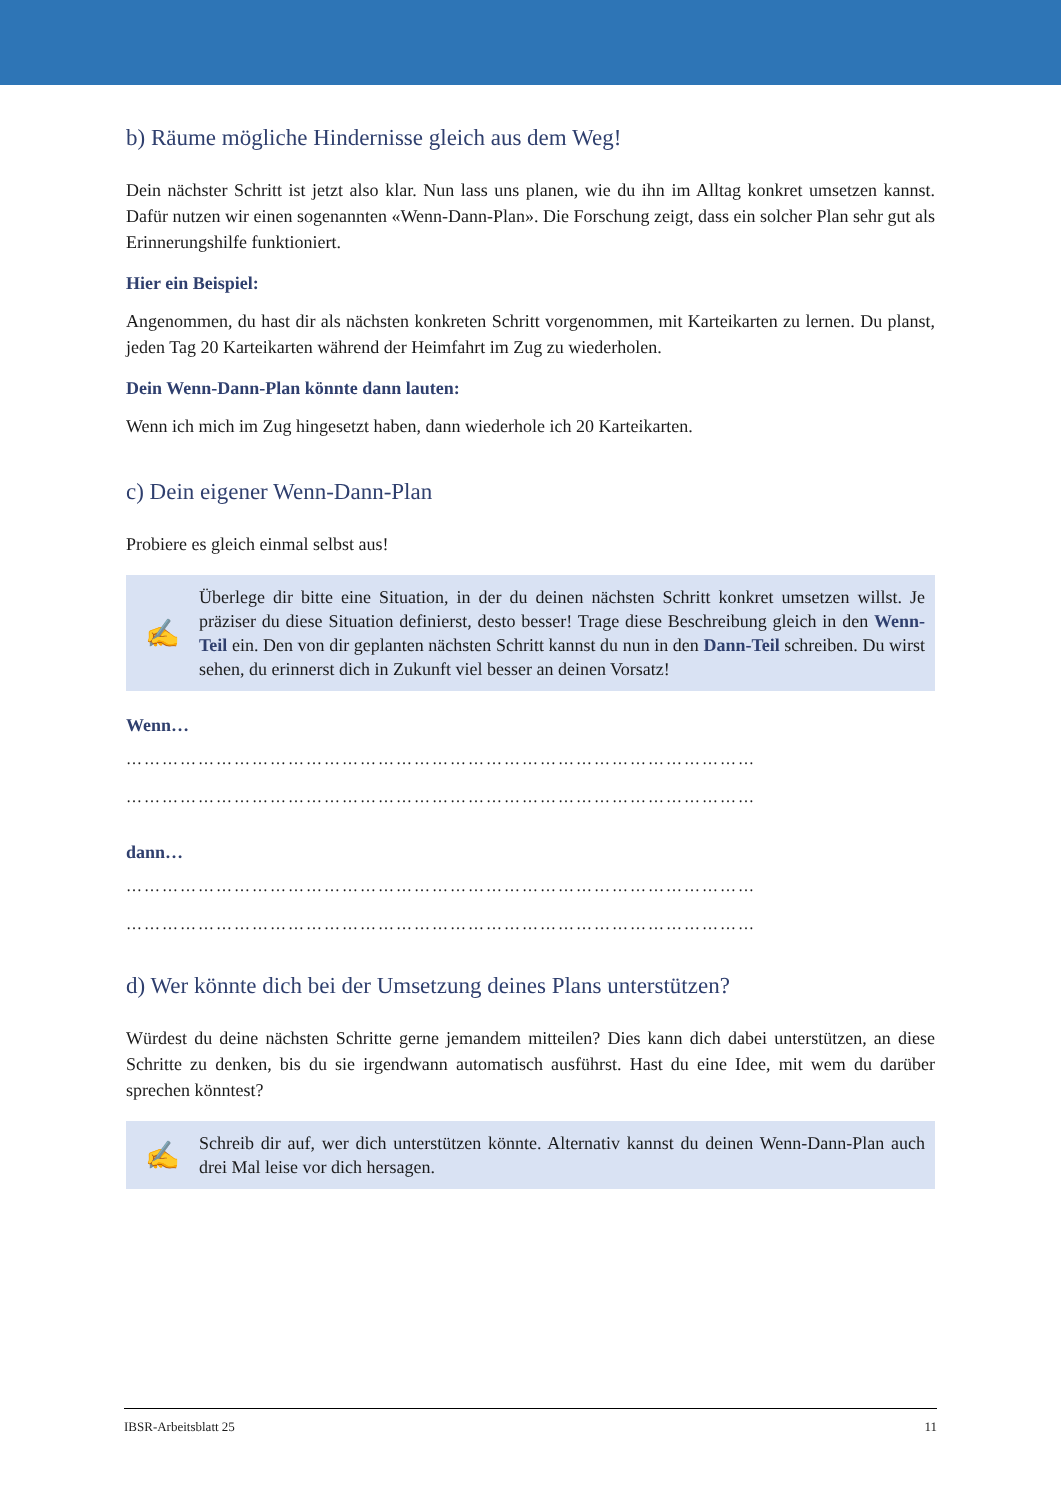b) Räume mögliche Hindernisse gleich aus dem Weg!
Dein nächster Schritt ist jetzt also klar. Nun lass uns planen, wie du ihn im Alltag konkret umsetzen kannst. Dafür nutzen wir einen sogenannten «Wenn-Dann-Plan». Die Forschung zeigt, dass ein solcher Plan sehr gut als Erinnerungshilfe funktioniert.
Hier ein Beispiel:
Angenommen, du hast dir als nächsten konkreten Schritt vorgenommen, mit Karteikarten zu lernen. Du planst, jeden Tag 20 Karteikarten während der Heimfahrt im Zug zu wiederholen.
Dein Wenn-Dann-Plan könnte dann lauten:
Wenn ich mich im Zug hingesetzt haben, dann wiederhole ich 20 Karteikarten.
c) Dein eigener Wenn-Dann-Plan
Probiere es gleich einmal selbst aus!
✍
Überlege dir bitte eine Situation, in der du deinen nächsten Schritt konkret umsetzen willst. Je präziser du diese Situation definierst, desto besser! Trage diese Beschreibung gleich in den Wenn-Teil ein. Den von dir geplanten nächsten Schritt kannst du nun in den Dann-Teil schreiben. Du wirst sehen, du erinnerst dich in Zukunft viel besser an deinen Vorsatz!
Wenn…
……………………………………………………………………………………………
……………………………………………………………………………………………
dann…
……………………………………………………………………………………………
……………………………………………………………………………………………
d) Wer könnte dich bei der Umsetzung deines Plans unterstützen?
Würdest du deine nächsten Schritte gerne jemandem mitteilen? Dies kann dich dabei unterstützen, an diese Schritte zu denken, bis du sie irgendwann automatisch ausführst. Hast du eine Idee, mit wem du darüber sprechen könntest?
✍
Schreib dir auf, wer dich unterstützen könnte. Alternativ kannst du deinen Wenn-Dann-Plan auch drei Mal leise vor dich hersagen.
IBSR-Arbeitsblatt 25 11